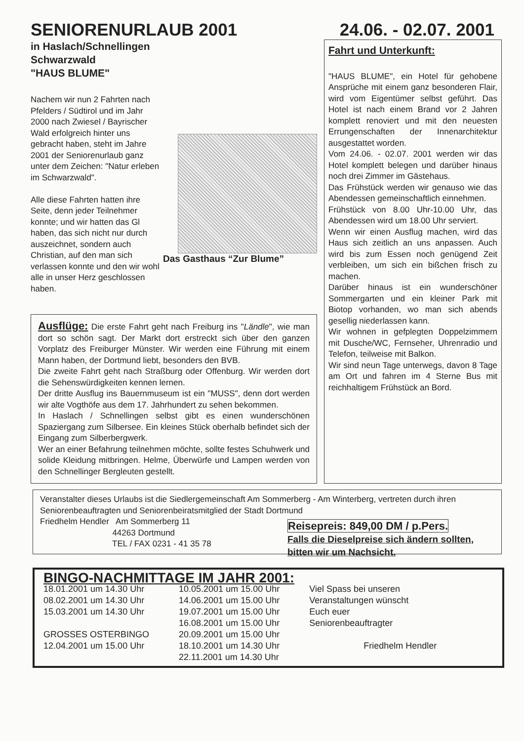SENIORENURLAUB 2001 24.06. - 02.07. 2001
in Haslach/Schnellingen
Schwarzwald
"HAUS BLUME"
Nachem wir nun 2 Fahrten nach Pfelders / Südtirol und im Jahr 2000 nach Zwiesel / Bayrischer Wald erfolgreich hinter uns gebracht haben, steht im Jahre 2001 der Seniorenurlaub ganz unter dem Zeichen: "Natur erleben im Schwarzwald".
Alle diese Fahrten hatten ihre Seite, denn jeder Teilnehmer konnte; und wir hatten das Gl haben, das sich nicht nur durch auszeichnet, sondern auch Christian, auf den man sich verlassen konnte und den wir wohl alle in unser Herz geschlossen haben.
Das Gasthaus “Zur Blume”
Ausflüge: Die erste Fahrt geht nach Freiburg ins "Ländle", wie man dort so schön sagt. Der Markt dort erstreckt sich über den ganzen Vorplatz des Freiburger Münster. Wir werden eine Führung mit einem Mann haben, der Dortmund liebt, besonders den BVB.
Die zweite Fahrt geht nach Straßburg oder Offenburg. Wir werden dort die Sehenswürdigkeiten kennen lernen.
Der dritte Ausflug ins Bauernmuseum ist ein "MUSS", denn dort werden wir alte Vogthöfe aus dem 17. Jahrhundert zu sehen bekommen.
In Haslach / Schnellingen selbst gibt es einen wunderschönen Spaziergang zum Silbersee. Ein kleines Stück oberhalb befindet sich der Eingang zum Silberbergwerk.
Wer an einer Befahrung teilnehmen möchte, sollte festes Schuhwerk und solide Kleidung mitbringen. Helme, Überwürfe und Lampen werden von den Schnellinger Bergleuten gestellt.
Fahrt und Unterkunft:
"HAUS BLUME", ein Hotel für gehobene Ansprüche mit einem ganz besonderen Flair, wird vom Eigentümer selbst geführt. Das Hotel ist nach einem Brand vor 2 Jahren komplett renoviert und mit den neuesten Errungenschaften der Innenarchitektur ausgestattet worden.
Vom 24.06. - 02.07. 2001 werden wir das Hotel komplett belegen und darüber hinaus noch drei Zimmer im Gästehaus.
Das Frühstück werden wir genauso wie das Abendessen gemeinschaftlich einnehmen.
Frühstück von 8.00 Uhr-10.00 Uhr, das Abendessen wird um 18.00 Uhr serviert.
Wenn wir einen Ausflug machen, wird das Haus sich zeitlich an uns anpassen. Auch wird bis zum Essen noch genügend Zeit verbleiben, um sich ein bißchen frisch zu machen.
Darüber hinaus ist ein wunderschöner Sommergarten und ein kleiner Park mit Biotop vorhanden, wo man sich abends gesellig niederlassen kann.
Wir wohnen in gefplegten Doppelzimmern mit Dusche/WC, Fernseher, Uhrenradio und Telefon, teilweise mit Balkon.
Wir sind neun Tage unterwegs, davon 8 Tage am Ort und fahren im 4 Sterne Bus mit reichhaltigem Frühstück an Bord.
Veranstalter dieses Urlaubs ist die Siedlergemeinschaft Am Sommerberg - Am Winterberg, vertreten durch ihren Seniorenbeauftragten und Seniorenbeiratsmitglied der Stadt Dortmund
Friedhelm Hendler Am Sommerberg 11
44263 Dortmund
TEL / FAX 0231 - 41 35 78
Reisepreis: 849,00 DM / p.Pers.
Falls die Dieselpreise sich ändern sollten, bitten wir um Nachsicht.
BINGO-NACHMITTAGE IM JAHR 2001:
18.01.2001 um 14.30 Uhr
08.02.2001 um 14.30 Uhr
15.03.2001 um 14.30 Uhr
GROSSES OSTERBINGO
12.04.2001 um 15.00 Uhr
10.05.2001 um 15.00 Uhr
14.06.2001 um 15.00 Uhr
19.07.2001 um 15.00 Uhr
16.08.2001 um 15.00 Uhr
20.09.2001 um 15.00 Uhr
18.10.2001 um 14.30 Uhr
22.11.2001 um 14.30 Uhr
Viel Spass bei unseren
Veranstaltungen wünscht
Euch euer
Seniorenbeauftragter
Friedhelm Hendler